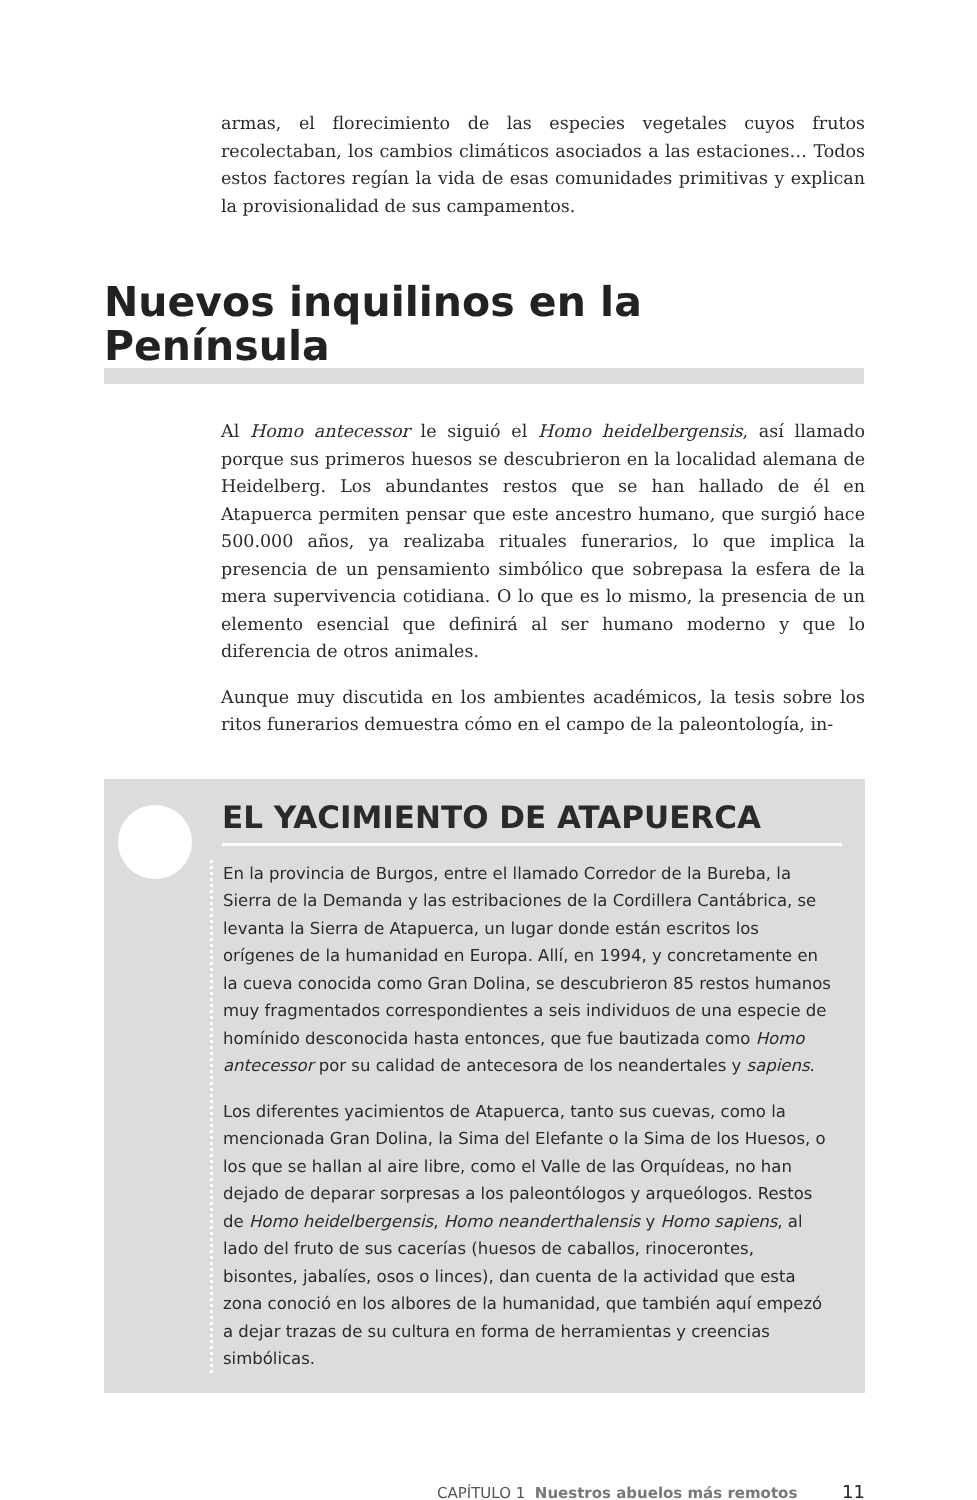armas, el florecimiento de las especies vegetales cuyos frutos recolectaban, los cambios climáticos asociados a las estaciones… Todos estos factores regían la vida de esas comunidades primitivas y explican la provisionalidad de sus campamentos.
Nuevos inquilinos en la Península
Al Homo antecessor le siguió el Homo heidelbergensis, así llamado porque sus primeros huesos se descubrieron en la localidad alemana de Heidelberg. Los abundantes restos que se han hallado de él en Atapuerca permiten pensar que este ancestro humano, que surgió hace 500.000 años, ya realizaba rituales funerarios, lo que implica la presencia de un pensamiento simbólico que sobrepasa la esfera de la mera supervivencia cotidiana. O lo que es lo mismo, la presencia de un elemento esencial que definirá al ser humano moderno y que lo diferencia de otros animales.
Aunque muy discutida en los ambientes académicos, la tesis sobre los ritos funerarios demuestra cómo en el campo de la paleontología, in-
EL YACIMIENTO DE ATAPUERCA
En la provincia de Burgos, entre el llamado Corredor de la Bureba, la Sierra de la Demanda y las estribaciones de la Cordillera Cantábrica, se levanta la Sierra de Atapuerca, un lugar donde están escritos los orígenes de la humanidad en Europa. Allí, en 1994, y concretamente en la cueva conocida como Gran Dolina, se descubrieron 85 restos humanos muy fragmentados correspondientes a seis individuos de una especie de homínido desconocida hasta entonces, que fue bautizada como Homo antecessor por su calidad de antecesora de los neandertales y sapiens.
Los diferentes yacimientos de Atapuerca, tanto sus cuevas, como la mencionada Gran Dolina, la Sima del Elefante o la Sima de los Huesos, o los que se hallan al aire libre, como el Valle de las Orquídeas, no han dejado de deparar sorpresas a los paleontólogos y arqueólogos. Restos de Homo heidelbergensis, Homo neanderthalensis y Homo sapiens, al lado del fruto de sus cacerías (huesos de caballos, rinocerontes, bisontes, jabalíes, osos o linces), dan cuenta de la actividad que esta zona conoció en los albores de la humanidad, que también aquí empezó a dejar trazas de su cultura en forma de herramientas y creencias simbólicas.
CAPÍTULO 1 Nuestros abuelos más remotos 11